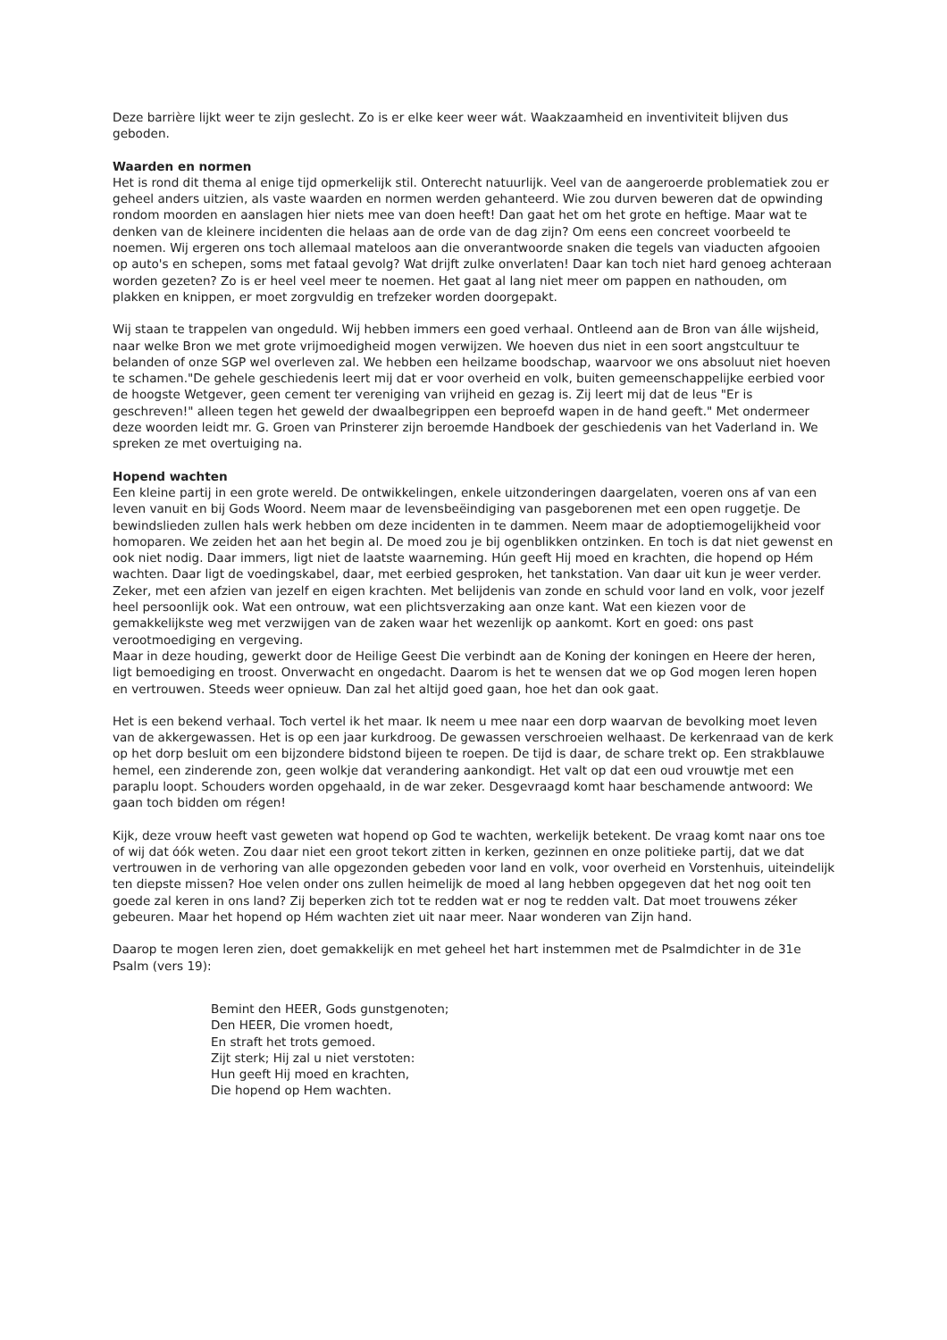Deze barrière lijkt weer te zijn geslecht. Zo is er elke keer weer wát. Waakzaamheid en inventiviteit blijven dus geboden.
Waarden en normen
Het is rond dit thema al enige tijd opmerkelijk stil. Onterecht natuurlijk. Veel van de aangeroerde problematiek zou er geheel anders uitzien, als vaste waarden en normen werden gehanteerd. Wie zou durven beweren dat de opwinding rondom moorden en aanslagen hier niets mee van doen heeft! Dan gaat het om het grote en heftige. Maar wat te denken van de kleinere incidenten die helaas aan de orde van de dag zijn? Om eens een concreet voorbeeld te noemen. Wij ergeren ons toch allemaal mateloos aan die onverantwoorde snaken die tegels van viaducten afgooien op auto's en schepen, soms met fataal gevolg? Wat drijft zulke onverlaten! Daar kan toch niet hard genoeg achteraan worden gezeten? Zo is er heel veel meer te noemen. Het gaat al lang niet meer om pappen en nathouden, om plakken en knippen, er moet zorgvuldig en trefzeker worden doorgepakt.
Wij staan te trappelen van ongeduld. Wij hebben immers een goed verhaal. Ontleend aan de Bron van álle wijsheid, naar welke Bron we met grote vrijmoedigheid mogen verwijzen. We hoeven dus niet in een soort angstcultuur te belanden of onze SGP wel overleven zal. We hebben een heilzame boodschap, waarvoor we ons absoluut niet hoeven te schamen."De gehele geschiedenis leert mij dat er voor overheid en volk, buiten gemeenschappelijke eerbied voor de hoogste Wetgever, geen cement ter vereniging van vrijheid en gezag is. Zij leert mij dat de leus "Er is geschreven!" alleen tegen het geweld der dwaalbegrippen een beproefd wapen in de hand geeft." Met ondermeer deze woorden leidt mr. G. Groen van Prinsterer zijn beroemde Handboek der geschiedenis van het Vaderland in. We spreken ze met overtuiging na.
Hopend wachten
Een kleine partij in een grote wereld. De ontwikkelingen, enkele uitzonderingen daargelaten, voeren ons af van een leven vanuit en bij Gods Woord. Neem maar de levensbeëindiging van pasgeborenen met een open ruggetje. De bewindslieden zullen hals werk hebben om deze incidenten in te dammen. Neem maar de adoptiemogelijkheid voor homoparen. We zeiden het aan het begin al. De moed zou je bij ogenblikken ontzinken. En toch is dat niet gewenst en ook niet nodig. Daar immers, ligt niet de laatste waarneming. Hún geeft Hij moed en krachten, die hopend op Hém wachten. Daar ligt de voedingskabel, daar, met eerbied gesproken, het tankstation. Van daar uit kun je weer verder. Zeker, met een afzien van jezelf en eigen krachten. Met belijdenis van zonde en schuld voor land en volk, voor jezelf heel persoonlijk ook. Wat een ontrouw, wat een plichtsverzaking aan onze kant. Wat een kiezen voor de gemakkelijkste weg met verzwijgen van de zaken waar het wezenlijk op aankomt. Kort en goed: ons past verootmoediging en vergeving.
Maar in deze houding, gewerkt door de Heilige Geest Die verbindt aan de Koning der koningen en Heere der heren, ligt bemoediging en troost. Onverwacht en ongedacht. Daarom is het te wensen dat we op God mogen leren hopen en vertrouwen. Steeds weer opnieuw. Dan zal het altijd goed gaan, hoe het dan ook gaat.
Het is een bekend verhaal. Toch vertel ik het maar. Ik neem u mee naar een dorp waarvan de bevolking moet leven van de akkergewassen. Het is op een jaar kurkdroog. De gewassen verschroeien welhaast. De kerkenraad van de kerk op het dorp besluit om een bijzondere bidstond bijeen te roepen. De tijd is daar, de schare trekt op. Een strakblauwe hemel, een zinderende zon, geen wolkje dat verandering aankondigt. Het valt op dat een oud vrouwtje met een paraplu loopt. Schouders worden opgehaald, in de war zeker. Desgevraagd komt haar beschamende antwoord: We gaan toch bidden om régen!
Kijk, deze vrouw heeft vast geweten wat hopend op God te wachten, werkelijk betekent. De vraag komt naar ons toe of wij dat óók weten. Zou daar niet een groot tekort zitten in kerken, gezinnen en onze politieke partij, dat we dat vertrouwen in de verhoring van alle opgezonden gebeden voor land en volk, voor overheid en Vorstenhuis, uiteindelijk ten diepste missen? Hoe velen onder ons zullen heimelijk de moed al lang hebben opgegeven dat het nog ooit ten goede zal keren in ons land? Zij beperken zich tot te redden wat er nog te redden valt. Dat moet trouwens zéker gebeuren. Maar het hopend op Hém wachten ziet uit naar meer. Naar wonderen van Zijn hand.
Daarop te mogen leren zien, doet gemakkelijk en met geheel het hart instemmen met de Psalmdichter in de 31e Psalm (vers 19):
Bemint den HEER, Gods gunstgenoten;
Den HEER, Die vromen hoedt,
En straft het trots gemoed.
Zijt sterk; Hij zal u niet verstoten:
Hun geeft Hij moed en krachten,
Die hopend op Hem wachten.